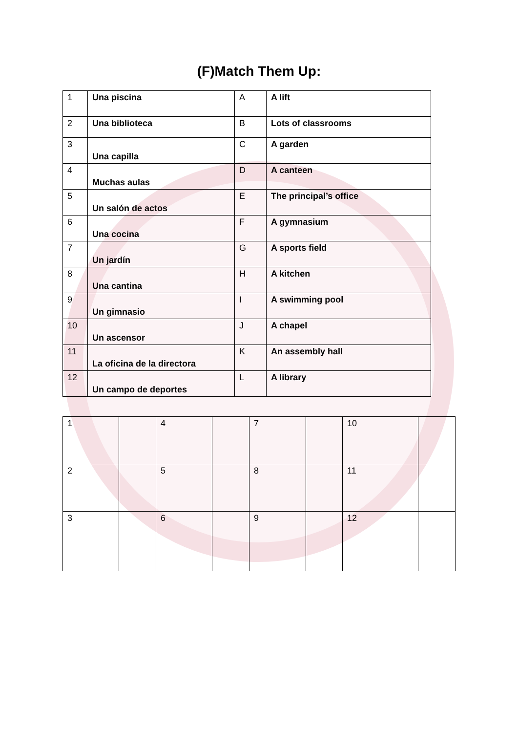(F)Match Them Up:
| 1 | Una piscina | A | A lift |
| 2 | Una biblioteca | B | Lots of classrooms |
| 3 | Una capilla | C | A garden |
| 4 | Muchas aulas | D | A canteen |
| 5 | Un salón de actos | E | The principal’s office |
| 6 | Una cocina | F | A gymnasium |
| 7 | Un jardín | G | A sports field |
| 8 | Una cantina | H | A kitchen |
| 9 | Un gimnasio | I | A swimming pool |
| 10 | Un ascensor | J | A chapel |
| 11 | La oficina de la directora | K | An assembly hall |
| 12 | Un campo de deportes | L | A library |
| 1 | | 4 | | 7 | | 10 | |
| 2 | | 5 | | 8 | | 11 | |
| 3 | | 6 | | 9 | | 12 | |